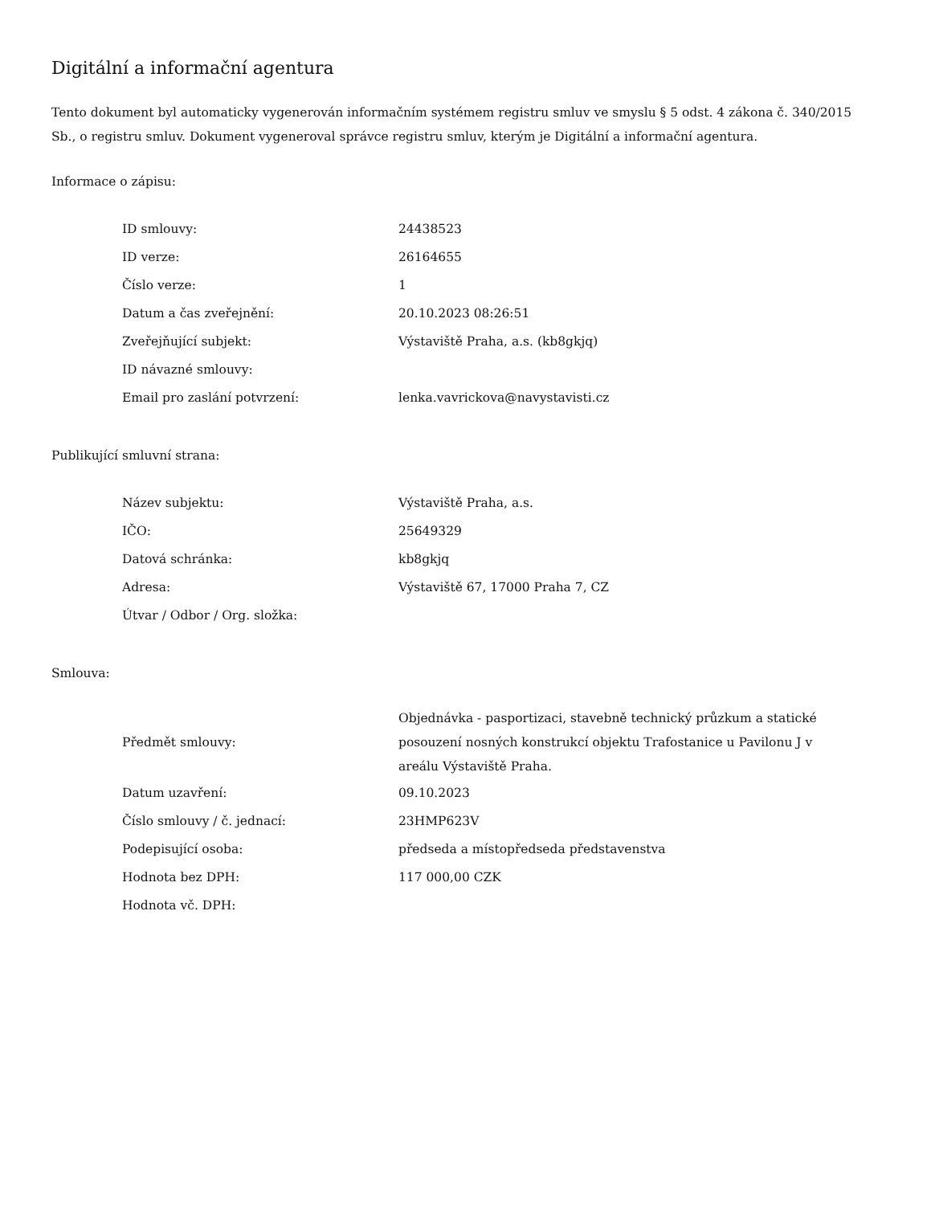Digitální a informační agentura
Tento dokument byl automaticky vygenerován informačním systémem registru smluv ve smyslu § 5 odst. 4 zákona č. 340/2015 Sb., o registru smluv. Dokument vygeneroval správce registru smluv, kterým je Digitální a informační agentura.
Informace o zápisu:
| ID smlouvy: | 24438523 |
| ID verze: | 26164655 |
| Číslo verze: | 1 |
| Datum a čas zveřejnění: | 20.10.2023 08:26:51 |
| Zveřejňující subjekt: | Výstaviště Praha, a.s. (kb8gkjq) |
| ID návazné smlouvy: | |
| Email pro zaslání potvrzení: | lenka.vavrickova@navystavisti.cz |
Publikující smluvní strana:
| Název subjektu: | Výstaviště Praha, a.s. |
| IČO: | 25649329 |
| Datová schránka: | kb8gkjq |
| Adresa: | Výstaviště 67, 17000 Praha 7, CZ |
| Útvar / Odbor / Org. složka: | |
Smlouva:
| Předmět smlouvy: | Objednávka - pasportizaci, stavebně technický průzkum a statické posouzení nosných konstrukcí objektu Trafostanice u Pavilonu J v areálu Výstaviště Praha. |
| Datum uzavření: | 09.10.2023 |
| Číslo smlouvy / č. jednací: | 23HMP623V |
| Podepisující osoba: | předseda a místopředseda představenstva |
| Hodnota bez DPH: | 117 000,00 CZK |
| Hodnota vč. DPH: | |